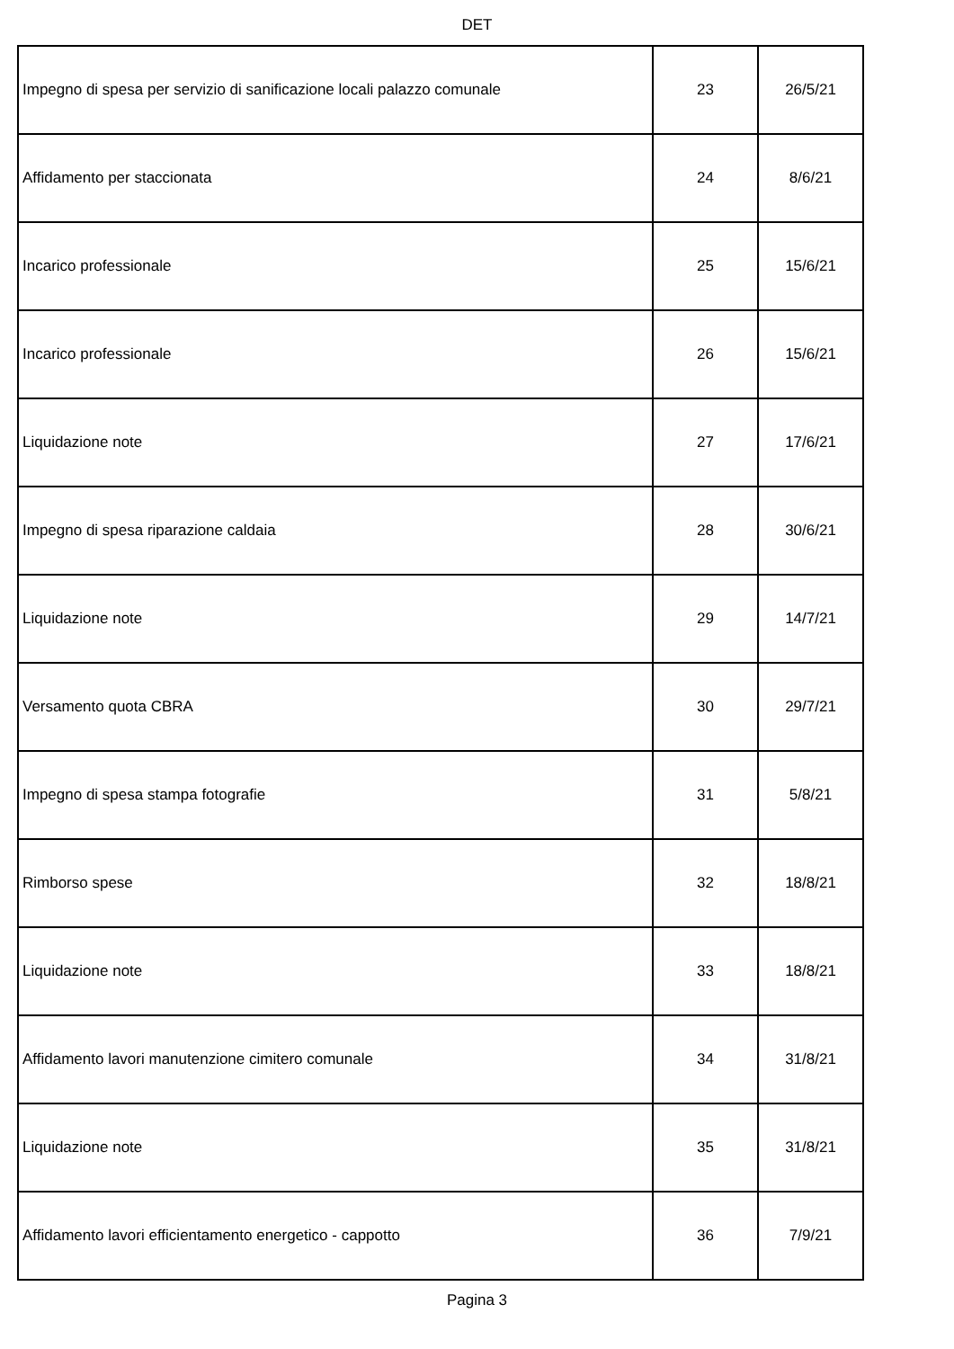DET
| Impegno di spesa per servizio di sanificazione locali palazzo comunale | 23 | 26/5/21 |
| Affidamento per staccionata | 24 | 8/6/21 |
| Incarico professionale | 25 | 15/6/21 |
| Incarico professionale | 26 | 15/6/21 |
| Liquidazione note | 27 | 17/6/21 |
| Impegno di spesa riparazione caldaia | 28 | 30/6/21 |
| Liquidazione note | 29 | 14/7/21 |
| Versamento quota CBRA | 30 | 29/7/21 |
| Impegno di spesa stampa fotografie | 31 | 5/8/21 |
| Rimborso spese | 32 | 18/8/21 |
| Liquidazione note | 33 | 18/8/21 |
| Affidamento lavori manutenzione cimitero comunale | 34 | 31/8/21 |
| Liquidazione note | 35 | 31/8/21 |
| Affidamento lavori efficientamento energetico - cappotto | 36 | 7/9/21 |
Pagina 3